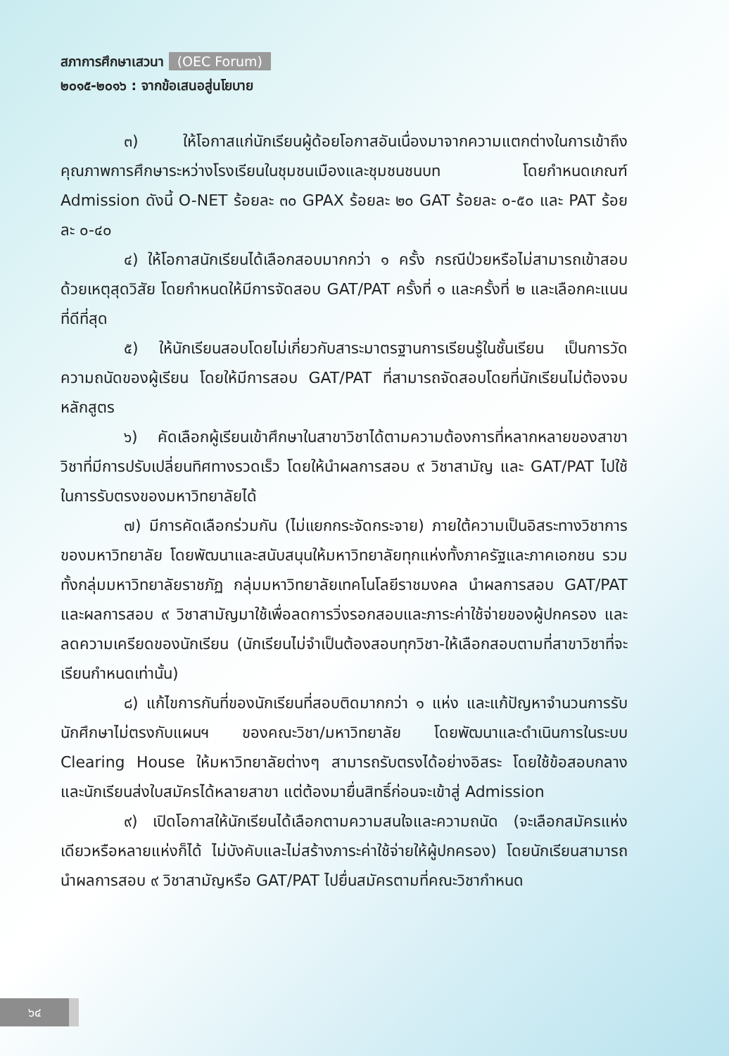สภาการศึกษาเสวนา (OEC Forum)
๒๐๑๕-๒๐๑๖ : จากข้อเสนอสู่นโยบาย
๓) ให้โอกาสแก่นักเรียนผู้ด้อยโอกาสอันเนื่องมาจากความแตกต่างในการเข้าถึงคุณภาพการศึกษาระหว่างโรงเรียนในชุมชนเมืองและชุมชนชนบท โดยกำหนดเกณฑ์ Admission ดังนี้ O-NET ร้อยละ ๓๐ GPAX ร้อยละ ๒๐ GAT ร้อยละ ๐-๕๐ และ PAT ร้อยละ ๐-๔๐
๔) ให้โอกาสนักเรียนได้เลือกสอบมากกว่า ๑ ครั้ง กรณีป่วยหรือไม่สามารถเข้าสอบด้วยเหตุสุดวิสัย โดยกำหนดให้มีการจัดสอบ GAT/PAT ครั้งที่ ๑ และครั้งที่ ๒ และเลือกคะแนนที่ดีที่สุด
๕) ให้นักเรียนสอบโดยไม่เกี่ยวกับสาระมาตรฐานการเรียนรู้ในชั้นเรียน เป็นการวัดความถนัดของผู้เรียน โดยให้มีการสอบ GAT/PAT ที่สามารถจัดสอบโดยที่นักเรียนไม่ต้องจบหลักสูตร
๖) คัดเลือกผู้เรียนเข้าศึกษาในสาขาวิชาได้ตามความต้องการที่หลากหลายของสาขาวิชาที่มีการปรับเปลี่ยนทิศทางรวดเร็ว โดยให้นำผลการสอบ ๙ วิชาสามัญ และ GAT/PAT ไปใช้ในการรับตรงของมหาวิทยาลัยได้
๗) มีการคัดเลือกร่วมกัน (ไม่แยกกระจัดกระจาย) ภายใต้ความเป็นอิสระทางวิชาการของมหาวิทยาลัย โดยพัฒนาและสนับสนุนให้มหาวิทยาลัยทุกแห่งทั้งภาครัฐและภาคเอกชน รวมทั้งกลุ่มมหาวิทยาลัยราชภัฏ กลุ่มมหาวิทยาลัยเทคโนโลยีราชมงคล นำผลการสอบ GAT/PAT และผลการสอบ ๙ วิชาสามัญมาใช้เพื่อลดการวิ่งรอกสอบและภาระค่าใช้จ่ายของผู้ปกครอง และลดความเครียดของนักเรียน (นักเรียนไม่จำเป็นต้องสอบทุกวิชา-ให้เลือกสอบตามที่สาขาวิชาที่จะเรียนกำหนดเท่านั้น)
๘) แก้ไขการกันที่ของนักเรียนที่สอบติดมากกว่า ๑ แห่ง และแก้ปัญหาจำนวนการรับนักศึกษาไม่ตรงกับแผนฯ ของคณะวิชา/มหาวิทยาลัย โดยพัฒนาและดำเนินการในระบบ Clearing House ให้มหาวิทยาลัยต่างๆ สามารถรับตรงได้อย่างอิสระ โดยใช้ข้อสอบกลาง และนักเรียนส่งใบสมัครได้หลายสาขา แต่ต้องมายื่นสิทธิ์ก่อนจะเข้าสู่ Admission
๙) เปิดโอกาสให้นักเรียนได้เลือกตามความสนใจและความถนัด (จะเลือกสมัครแห่งเดียวหรือหลายแห่งก็ได้ ไม่บังคับและไม่สร้างภาระค่าใช้จ่ายให้ผู้ปกครอง) โดยนักเรียนสามารถนำผลการสอบ ๙ วิชาสามัญหรือ GAT/PAT ไปยื่นสมัครตามที่คณะวิชากำหนด
๖๔